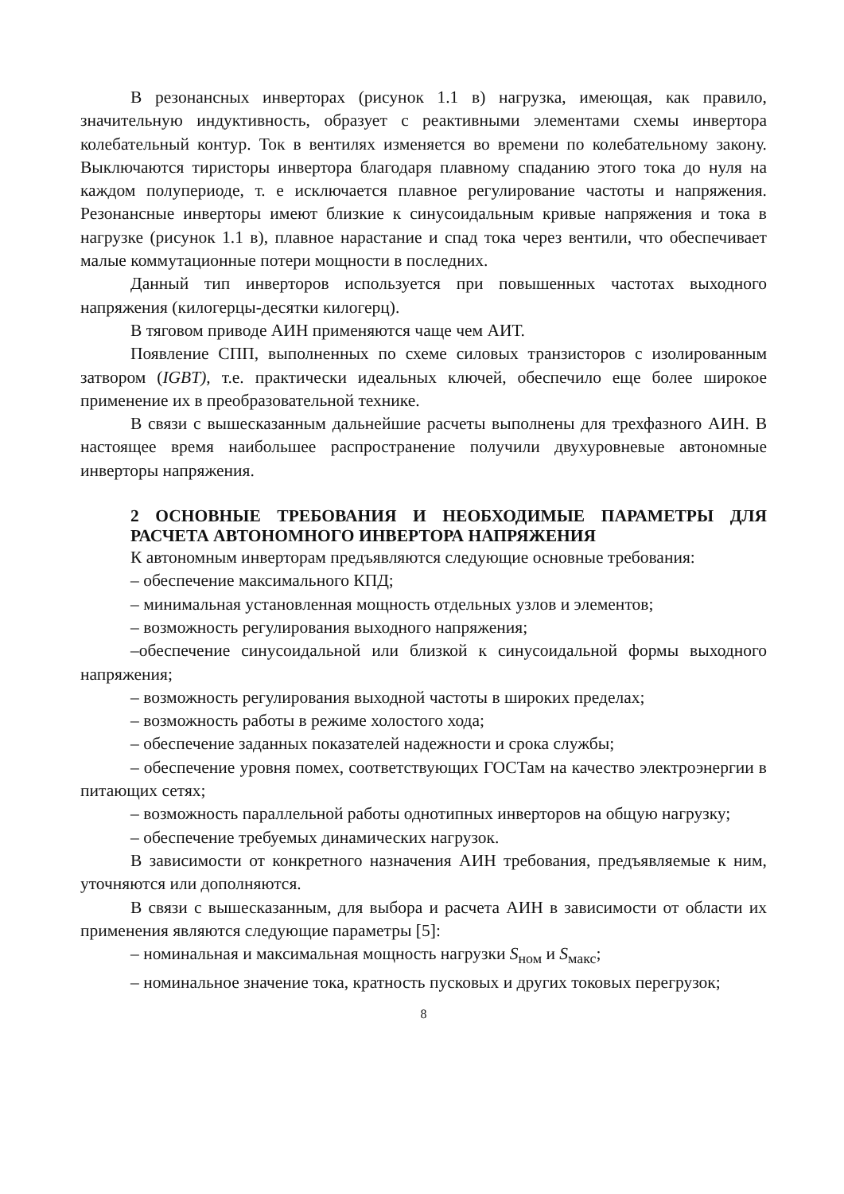В резонансных инверторах (рисунок 1.1 в) нагрузка, имеющая, как правило, значительную индуктивность, образует с реактивными элементами схемы инвертора колебательный контур. Ток в вентилях изменяется во времени по колебательному закону. Выключаются тиристоры инвертора благодаря плавному спаданию этого тока до нуля на каждом полупериоде, т. е исключается плавное регулирование частоты и напряжения. Резонансные инверторы имеют близкие к синусоидальным кривые напряжения и тока в нагрузке (рисунок 1.1 в), плавное нарастание и спад тока через вентили, что обеспечивает малые коммутационные потери мощности в последних.
Данный тип инверторов используется при повышенных частотах выходного напряжения (килогерцы-десятки килогерц).
В тяговом приводе АИН применяются чаще чем АИТ.
Появление СПП, выполненных по схеме силовых транзисторов с изолированным затвором (IGBT), т.е. практически идеальных ключей, обеспечило еще более широкое применение их в преобразовательной технике.
В связи с вышесказанным дальнейшие расчеты выполнены для трехфазного АИН. В настоящее время наибольшее распространение получили двухуровневые автономные инверторы напряжения.
2 ОСНОВНЫЕ ТРЕБОВАНИЯ И НЕОБХОДИМЫЕ ПАРАМЕТРЫ ДЛЯ РАСЧЕТА АВТОНОМНОГО ИНВЕРТОРА НАПРЯЖЕНИЯ
К автономным инверторам предъявляются следующие основные требования:
– обеспечение максимального КПД;
– минимальная установленная мощность отдельных узлов и элементов;
– возможность регулирования выходного напряжения;
–обеспечение синусоидальной или близкой к синусоидальной формы выходного напряжения;
– возможность регулирования выходной частоты в широких пределах;
– возможность работы в режиме холостого хода;
– обеспечение заданных показателей надежности и срока службы;
– обеспечение уровня помех, соответствующих ГОСТам на качество электроэнергии в питающих сетях;
– возможность параллельной работы однотипных инверторов на общую нагрузку;
– обеспечение требуемых динамических нагрузок.
В зависимости от конкретного назначения АИН требования, предъявляемые к ним, уточняются или дополняются.
В связи с вышесказанным, для выбора и расчета АИН в зависимости от области их применения являются следующие параметры [5]:
– номинальная и максимальная мощность нагрузки S<sub>ном</sub> и S<sub>макс</sub>;
– номинальное значение тока, кратность пусковых и других токовых перегрузок;
8